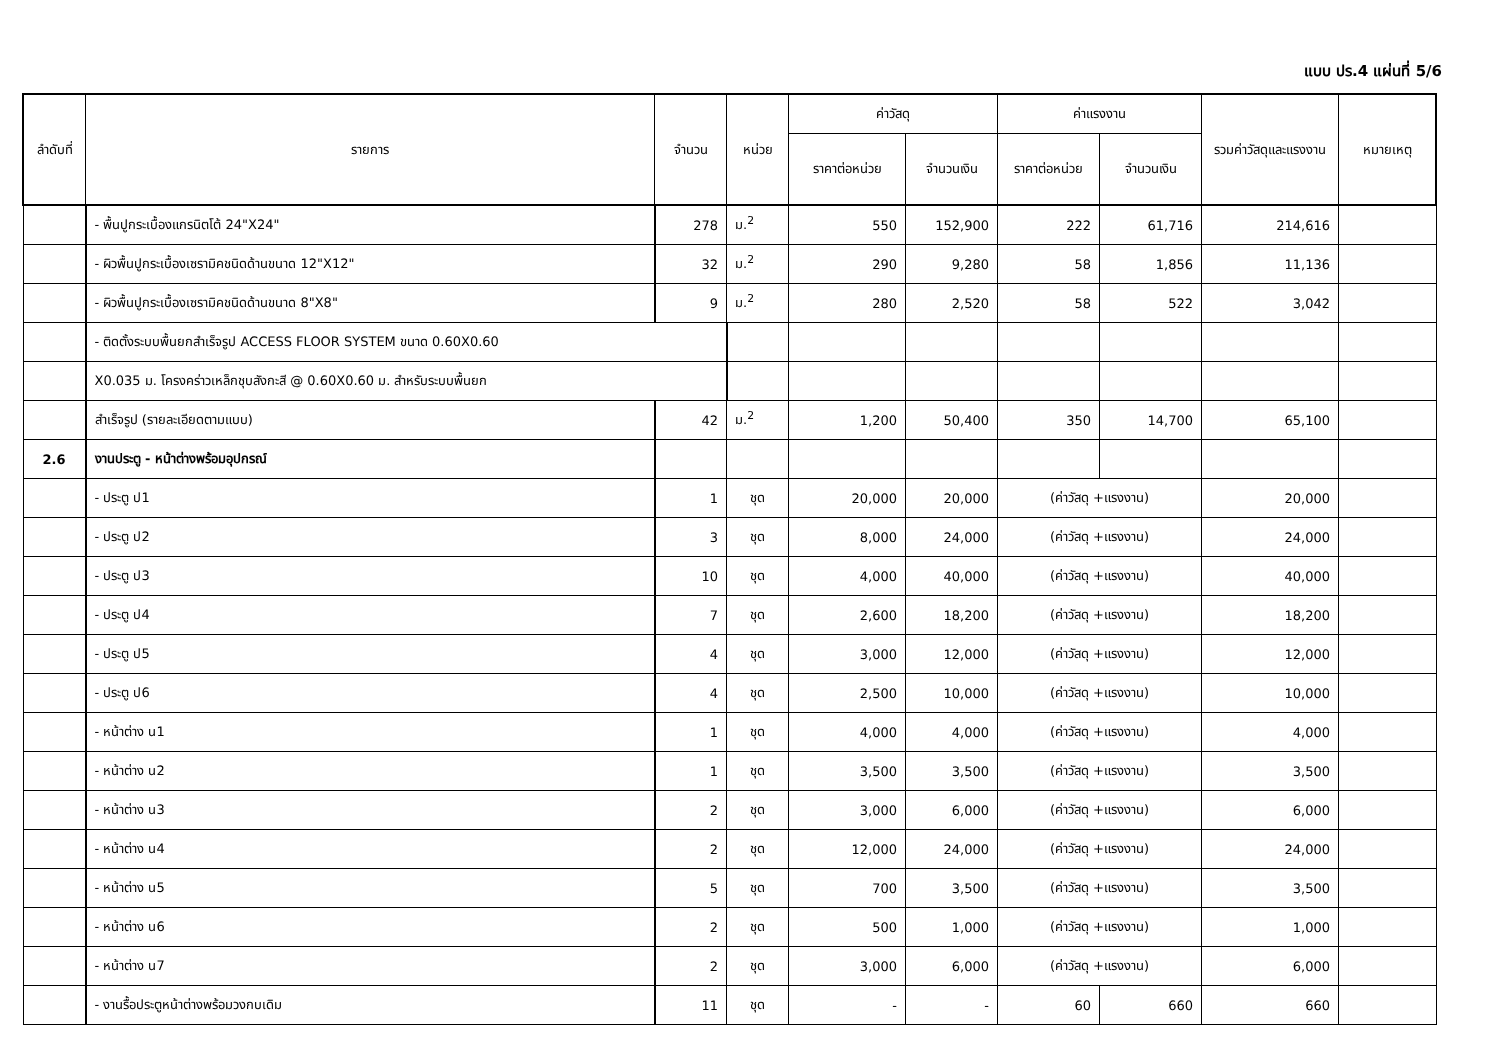แบบ ปร.4 แผ่นที่ 5/6
| ลำดับที่ | รายการ | จำนวน | หน่วย | ค่าวัสดุ | | ค่าแรงงาน | | รวมค่าวัสดุและแรงงาน | หมายเหตุ |
| --- | --- | --- | --- | --- | --- | --- | --- | --- | --- |
| | | | | ราคาต่อหน่วย | จำนวนเงิน | ราคาต่อหน่วย | จำนวนเงิน | | |
| | - พื้นปูกระเบื้องแกรนิตโต้ 24"X24" | 278 | ม.<sup>2</sup> | 550 | 152,900 | 222 | 61,716 | 214,616 | |
| | - ผิวพื้นปูกระเบื้องเซรามิคชนิดด้านขนาด 12"X12" | 32 | ม.<sup>2</sup> | 290 | 9,280 | 58 | 1,856 | 11,136 | |
| | - ผิวพื้นปูกระเบื้องเซรามิคชนิดด้านขนาด 8"X8" | 9 | ม.<sup>2</sup> | 280 | 2,520 | 58 | 522 | 3,042 | |
| | - ติดตั้งระบบพื้นยกสำเร็จรูป ACCESS FLOOR SYSTEM ขนาด 0.60X0.60 | | | | | | | | |
| | X0.035 ม. โครงคร่าวเหล็กชุบสังกะสี @ 0.60X0.60 ม. สำหรับระบบพื้นยก | | | | | | | | |
| | สำเร็จรูป (รายละเอียดตามแบบ) | 42 | ม.<sup>2</sup> | 1,200 | 50,400 | 350 | 14,700 | 65,100 | |
| 2.6 | งานประตู - หน้าต่างพร้อมอุปกรณ์ | | | | | | | | |
| | - ประตู ป1 | 1 | ชุด | 20,000 | 20,000 | (ค่าวัสดุ +แรงงาน) | | 20,000 | |
| | - ประตู ป2 | 3 | ชุด | 8,000 | 24,000 | (ค่าวัสดุ +แรงงาน) | | 24,000 | |
| | - ประตู ป3 | 10 | ชุด | 4,000 | 40,000 | (ค่าวัสดุ +แรงงาน) | | 40,000 | |
| | - ประตู ป4 | 7 | ชุด | 2,600 | 18,200 | (ค่าวัสดุ +แรงงาน) | | 18,200 | |
| | - ประตู ป5 | 4 | ชุด | 3,000 | 12,000 | (ค่าวัสดุ +แรงงาน) | | 12,000 | |
| | - ประตู ป6 | 4 | ชุด | 2,500 | 10,000 | (ค่าวัสดุ +แรงงาน) | | 10,000 | |
| | - หน้าต่าง น1 | 1 | ชุด | 4,000 | 4,000 | (ค่าวัสดุ +แรงงาน) | | 4,000 | |
| | - หน้าต่าง น2 | 1 | ชุด | 3,500 | 3,500 | (ค่าวัสดุ +แรงงาน) | | 3,500 | |
| | - หน้าต่าง น3 | 2 | ชุด | 3,000 | 6,000 | (ค่าวัสดุ +แรงงาน) | | 6,000 | |
| | - หน้าต่าง น4 | 2 | ชุด | 12,000 | 24,000 | (ค่าวัสดุ +แรงงาน) | | 24,000 | |
| | - หน้าต่าง น5 | 5 | ชุด | 700 | 3,500 | (ค่าวัสดุ +แรงงาน) | | 3,500 | |
| | - หน้าต่าง น6 | 2 | ชุด | 500 | 1,000 | (ค่าวัสดุ +แรงงาน) | | 1,000 | |
| | - หน้าต่าง น7 | 2 | ชุด | 3,000 | 6,000 | (ค่าวัสดุ +แรงงาน) | | 6,000 | |
| | - งานรื้อประตูหน้าต่างพร้อมวงกบเดิม | 11 | ชุด | - | - | 60 | 660 | 660 | |